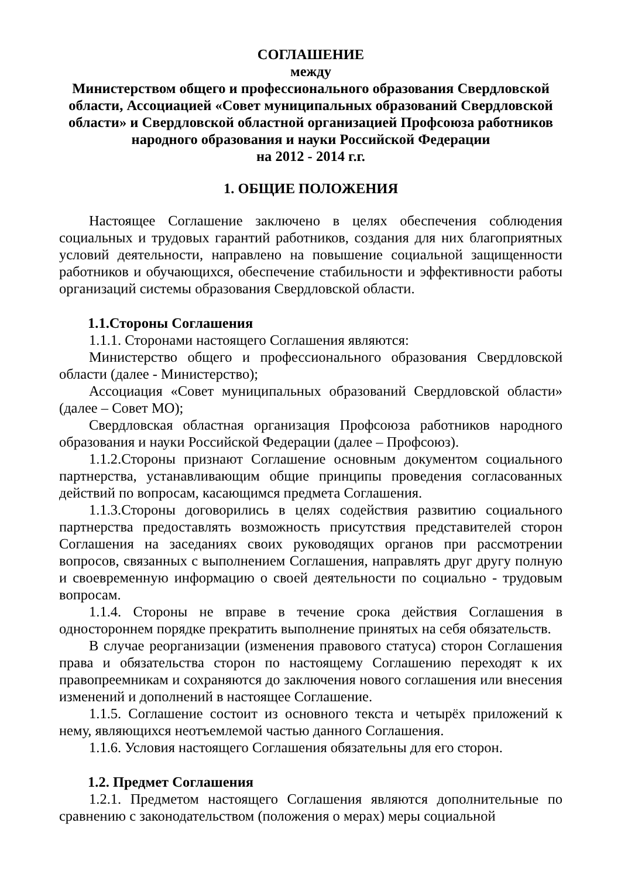СОГЛАШЕНИЕ
между
Министерством общего и профессионального образования Свердловской области, Ассоциацией «Совет муниципальных образований Свердловской области» и Свердловской областной организацией Профсоюза работников народного образования и науки Российской Федерации
на 2012 - 2014 г.г.
1. ОБЩИЕ ПОЛОЖЕНИЯ
Настоящее Соглашение заключено в целях обеспечения соблюдения социальных и трудовых гарантий работников, создания для них благоприятных условий деятельности, направлено на повышение социальной защищенности работников и обучающихся, обеспечение стабильности и эффективности работы организаций системы образования Свердловской области.
1.1.Стороны Соглашения
1.1.1. Сторонами настоящего Соглашения являются:
Министерство общего и профессионального образования Свердловской области (далее - Министерство);
Ассоциация «Совет муниципальных образований Свердловской области» (далее – Совет МО);
Свердловская областная организация Профсоюза работников народного образования и науки Российской Федерации (далее – Профсоюз).
1.1.2.Стороны признают Соглашение основным документом социального партнерства, устанавливающим общие принципы проведения согласованных действий по вопросам, касающимся предмета Соглашения.
1.1.3.Стороны договорились в целях содействия развитию социального партнерства предоставлять возможность присутствия представителей сторон Соглашения на заседаниях своих руководящих органов при рассмотрении вопросов, связанных с выполнением Соглашения, направлять друг другу полную и своевременную информацию о своей деятельности по социально - трудовым вопросам.
1.1.4. Стороны не вправе в течение срока действия Соглашения в одностороннем порядке прекратить выполнение принятых на себя обязательств.
В случае реорганизации (изменения правового статуса) сторон Соглашения права и обязательства сторон по настоящему Соглашению переходят к их правопреемникам и сохраняются до заключения нового соглашения или внесения изменений и дополнений в настоящее Соглашение.
1.1.5. Соглашение состоит из основного текста и четырёх приложений к нему, являющихся неотъемлемой частью данного Соглашения.
1.1.6. Условия настоящего Соглашения обязательны для его сторон.
1.2. Предмет Соглашения
1.2.1. Предметом настоящего Соглашения являются дополнительные по сравнению с законодательством (положения о мерах) меры социальной